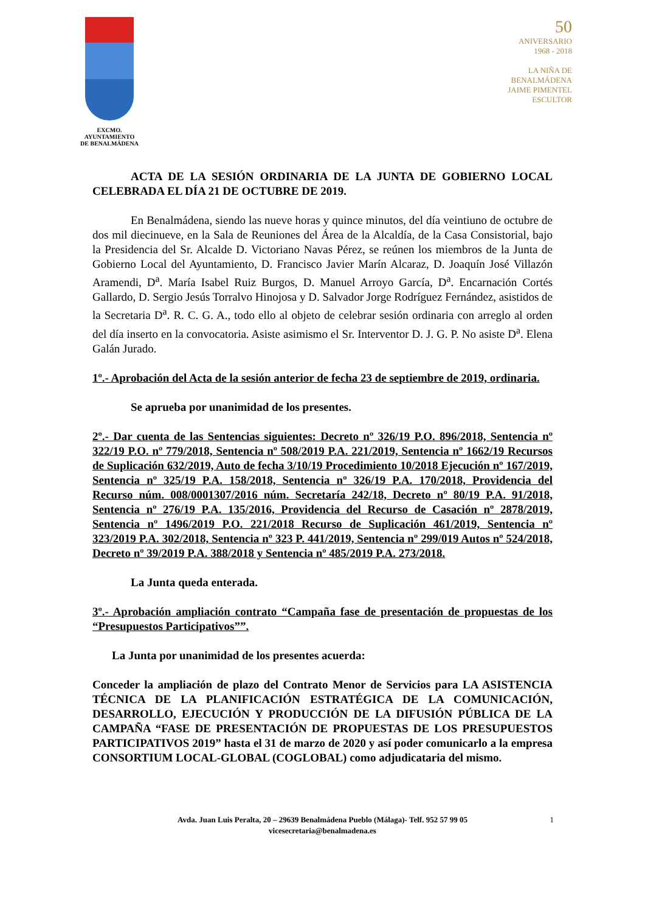EXCMO. AYUNTAMIENTO
DE BENALMÁDENA
50
ANIVERSARIO
1968 - 2018
LA NIÑA DE
BENALMÁDENA
JAIME PIMENTEL
ESCULTOR
ACTA DE LA SESIÓN ORDINARIA DE LA JUNTA DE GOBIERNO LOCAL CELEBRADA EL DÍA 21 DE OCTUBRE DE 2019.
En Benalmádena, siendo las nueve horas y quince minutos, del día veintiuno de octubre de dos mil diecinueve, en la Sala de Reuniones del Área de la Alcaldía, de la Casa Consistorial, bajo la Presidencia del Sr. Alcalde D. Victoriano Navas Pérez, se reúnen los miembros de la Junta de Gobierno Local del Ayuntamiento, D. Francisco Javier Marín Alcaraz, D. Joaquín José Villazón Aramendi, D<sup>a</sup>. María Isabel Ruiz Burgos, D. Manuel Arroyo García, D<sup>a</sup>. Encarnación Cortés Gallardo, D. Sergio Jesús Torralvo Hinojosa y D. Salvador Jorge Rodríguez Fernández, asistidos de la Secretaria D<sup>a</sup>. R. C. G. A., todo ello al objeto de celebrar sesión ordinaria con arreglo al orden del día inserto en la convocatoria. Asiste asimismo el Sr. Interventor D. J. G. P. No asiste D<sup>a</sup>. Elena Galán Jurado.
1º.- Aprobación del Acta de la sesión anterior de fecha 23 de septiembre de 2019, ordinaria.
Se aprueba por unanimidad de los presentes.
2º.- Dar cuenta de las Sentencias siguientes: Decreto nº 326/19 P.O. 896/2018, Sentencia nº 322/19 P.O. nº 779/2018, Sentencia nº 508/2019 P.A. 221/2019, Sentencia nº 1662/19 Recursos de Suplicación 632/2019, Auto de fecha 3/10/19 Procedimiento 10/2018 Ejecución nº 167/2019, Sentencia nº 325/19 P.A. 158/2018, Sentencia nº 326/19 P.A. 170/2018, Providencia del Recurso núm. 008/0001307/2016 núm. Secretaría 242/18, Decreto nº 80/19 P.A. 91/2018, Sentencia nº 276/19 P.A. 135/2016, Providencia del Recurso de Casación nº 2878/2019, Sentencia nº 1496/2019 P.O. 221/2018 Recurso de Suplicación 461/2019, Sentencia nº 323/2019 P.A. 302/2018, Sentencia nº 323 P. 441/2019, Sentencia nº 299/019 Autos nº 524/2018, Decreto nº 39/2019 P.A. 388/2018 y Sentencia nº 485/2019 P.A. 273/2018.
La Junta queda enterada.
3º.- Aprobación ampliación contrato “Campaña fase de presentación de propuestas de los “Presupuestos Participativos””.
La Junta por unanimidad de los presentes acuerda:
Conceder la ampliación de plazo del Contrato Menor de Servicios para LA ASISTENCIA TÉCNICA DE LA PLANIFICACIÓN ESTRATÉGICA DE LA COMUNICACIÓN, DESARROLLO, EJECUCIÓN Y PRODUCCIÓN DE LA DIFUSIÓN PÚBLICA DE LA CAMPAÑA “FASE DE PRESENTACIÓN DE PROPUESTAS DE LOS PRESUPUESTOS PARTICIPATIVOS 2019” hasta el 31 de marzo de 2020 y así poder comunicarlo a la empresa CONSORTIUM LOCAL-GLOBAL (COGLOBAL) como adjudicataria del mismo.
Avda. Juan Luis Peralta, 20 – 29639 Benalmádena Pueblo (Málaga)- Telf. 952 57 99 05
vicesecretaria@benalmadena.es
1